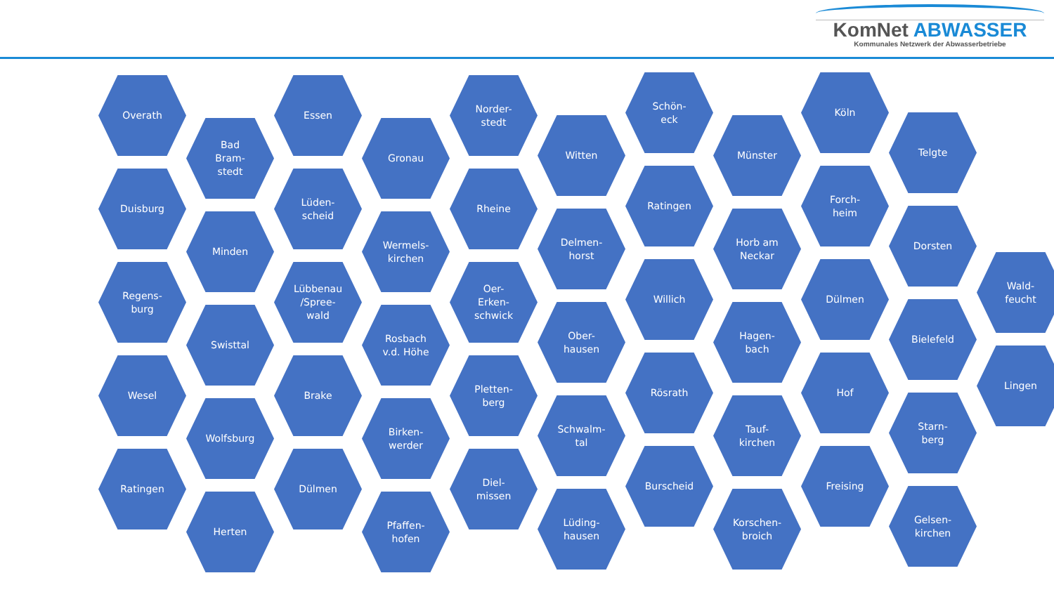KomNet ABWASSER
Kommunales Netzwerk der Abwasserbetriebe
Overath
Duisburg
Regens-
burg
Wesel
Ratingen
Bad
Bram-
stedt
Minden
Swisttal
Wolfsburg
Herten
Essen
Lüden-
scheid
Lübbenau
/Spree-
wald
Brake
Dülmen
Gronau
Wermels-
kirchen
Rosbach
v.d. Höhe
Birken-
werder
Pfaffen-
hofen
Norder-
stedt
Rheine
Oer-
Erken-
schwick
Pletten-
berg
Diel-
missen
Witten
Delmen-
horst
Ober-
hausen
Schwalm-
tal
Lüding-
hausen
Schön-
eck
Ratingen
Willich
Rösrath
Burscheid
Münster
Horb am
Neckar
Hagen-
bach
Tauf-
kirchen
Korschen-
broich
Köln
Forch-
heim
Dülmen
Hof
Freising
Telgte
Dorsten
Bielefeld
Starn-
berg
Gelsen-
kirchen
Wald-
feucht
Lingen